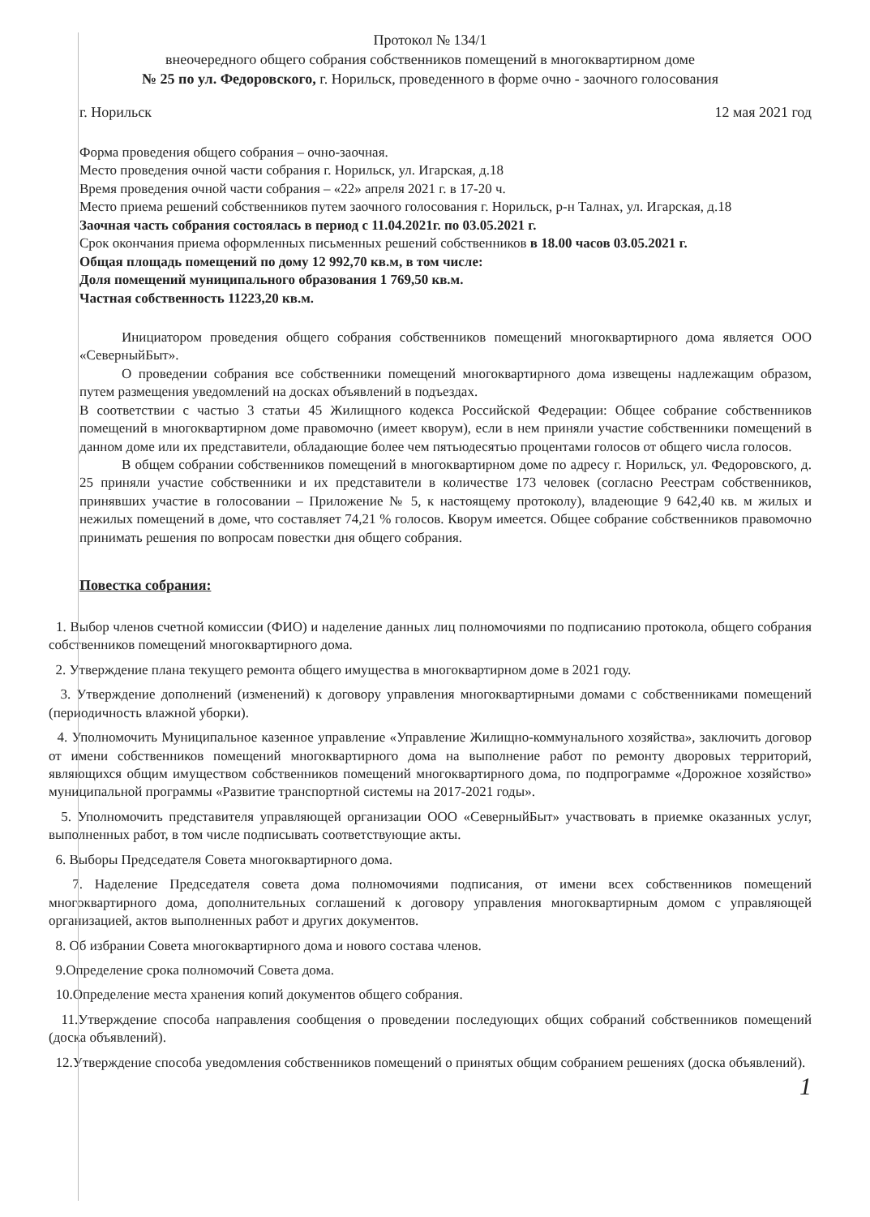Протокол № 134/1
внеочередного общего собрания собственников помещений в многоквартирном доме
№ 25 по ул. Федоровского, г. Норильск, проведенного в форме очно - заочного голосования
г. Норильск 12 мая 2021 год
Форма проведения общего собрания – очно-заочная.
Место проведения очной части собрания г. Норильск, ул. Игарская, д.18
Время проведения очной части собрания – «22» апреля 2021 г. в 17-20 ч.
Место приема решений собственников путем заочного голосования г. Норильск, р-н Талнах, ул. Игарская, д.18
Заочная часть собрания состоялась в период с 11.04.2021г. по 03.05.2021 г.
Срок окончания приема оформленных письменных решений собственников в 18.00 часов 03.05.2021 г.
Общая площадь помещений по дому 12 992,70 кв.м, в том числе:
Доля помещений муниципального образования 1 769,50 кв.м.
Частная собственность 11223,20 кв.м.
Инициатором проведения общего собрания собственников помещений многоквартирного дома является ООО «СеверныйБыт».
О проведении собрания все собственники помещений многоквартирного дома извещены надлежащим образом, путем размещения уведомлений на досках объявлений в подъездах.
В соответствии с частью 3 статьи 45 Жилищного кодекса Российской Федерации: Общее собрание собственников помещений в многоквартирном доме правомочно (имеет кворум), если в нем приняли участие собственники помещений в данном доме или их представители, обладающие более чем пятьюдесятью процентами голосов от общего числа голосов.
В общем собрании собственников помещений в многоквартирном доме по адресу г. Норильск, ул. Федоровского, д. 25 приняли участие собственники и их представители в количестве 173 человек (согласно Реестрам собственников, принявших участие в голосовании – Приложение № 5, к настоящему протоколу), владеющие 9 642,40 кв. м жилых и нежилых помещений в доме, что составляет 74,21 % голосов. Кворум имеется. Общее собрание собственников правомочно принимать решения по вопросам повестки дня общего собрания.
Повестка собрания:
1. Выбор членов счетной комиссии (ФИО) и наделение данных лиц полномочиями по подписанию протокола, общего собрания собственников помещений многоквартирного дома.
2. Утверждение плана текущего ремонта общего имущества в многоквартирном доме в 2021 году.
3. Утверждение дополнений (изменений) к договору управления многоквартирными домами с собственниками помещений (периодичность влажной уборки).
4. Уполномочить Муниципальное казенное управление «Управление Жилищно-коммунального хозяйства», заключить договор от имени собственников помещений многоквартирного дома на выполнение работ по ремонту дворовых территорий, являющихся общим имуществом собственников помещений многоквартирного дома, по подпрограмме «Дорожное хозяйство» муниципальной программы «Развитие транспортной системы на 2017-2021 годы».
5. Уполномочить представителя управляющей организации ООО «СеверныйБыт» участвовать в приемке оказанных услуг, выполненных работ, в том числе подписывать соответствующие акты.
6. Выборы Председателя Совета многоквартирного дома.
7. Наделение Председателя совета дома полномочиями подписания, от имени всех собственников помещений многоквартирного дома, дополнительных соглашений к договору управления многоквартирным домом с управляющей организацией, актов выполненных работ и других документов.
8. Об избрании Совета многоквартирного дома и нового состава членов.
9.Определение срока полномочий Совета дома.
10.Определение места хранения копий документов общего собрания.
11.Утверждение способа направления сообщения о проведении последующих общих собраний собственников помещений (доска объявлений).
12.Утверждение способа уведомления собственников помещений о принятых общим собранием решениях (доска объявлений).
1